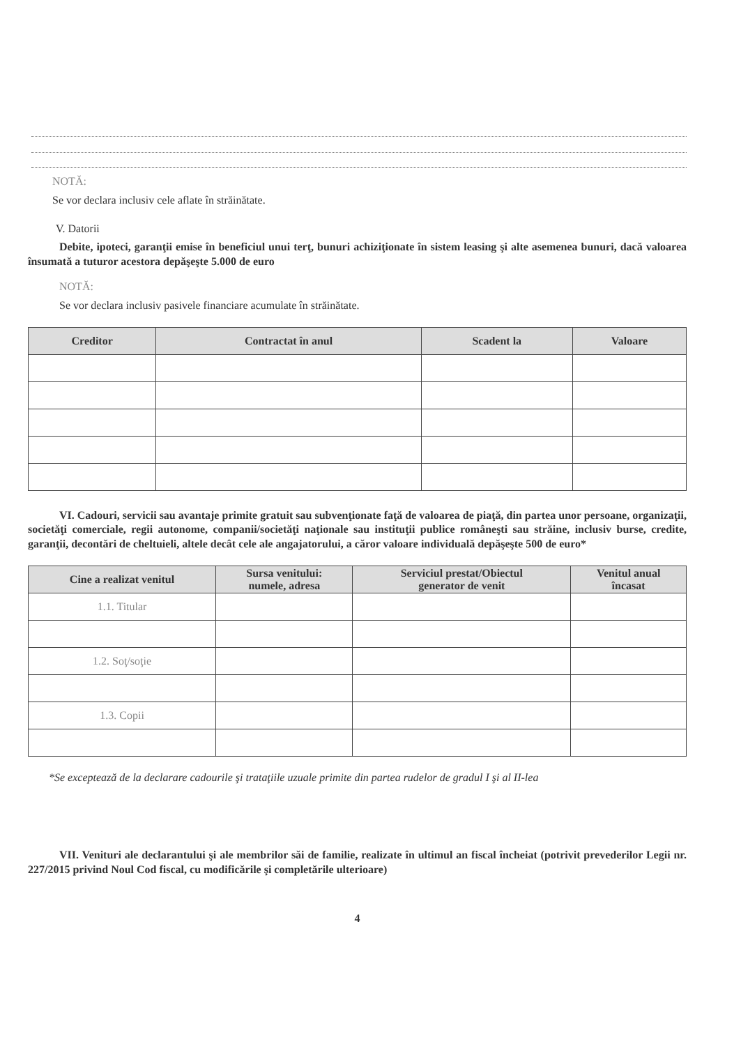NOTĂ:
Se vor declara inclusiv cele aflate în străinătate.
V. Datorii
Debite, ipoteci, garanţii emise în beneficiul unui terţ, bunuri achiziţionate în sistem leasing şi alte asemenea bunuri, dacă valoarea însumată a tuturor acestora depăşeşte 5.000 de euro
NOTĂ:
Se vor declara inclusiv pasivele financiare acumulate în străinătate.
| Creditor | Contractat în anul | Scadent la | Valoare |
| --- | --- | --- | --- |
VI. Cadouri, servicii sau avantaje primite gratuit sau subvenţionate faţă de valoarea de piaţă, din partea unor persoane, organizaţii, societăţi comerciale, regii autonome, companii/societăţi naţionale sau instituţii publice româneşti sau străine, inclusiv burse, credite, garanţii, decontări de cheltuieli, altele decât cele ale angajatorului, a căror valoare individuală depăşeşte 500 de euro*
| Cine a realizat venitul | Sursa venitului: numele, adresa | Serviciul prestat/Obiectul generator de venit | Venitul anual încasat |
| --- | --- | --- | --- |
| 1.1. Titular | | | |
| 1.2. Soţ/soţie | | | |
| 1.3. Copii | | | |
*Se exceptează de la declarare cadourile şi trataţiile uzuale primite din partea rudelor de gradul I şi al II-lea
VII. Venituri ale declarantului şi ale membrilor săi de familie, realizate în ultimul an fiscal încheiat (potrivit prevederilor Legii nr. 227/2015 privind Noul Cod fiscal, cu modificările şi completările ulterioare)
4